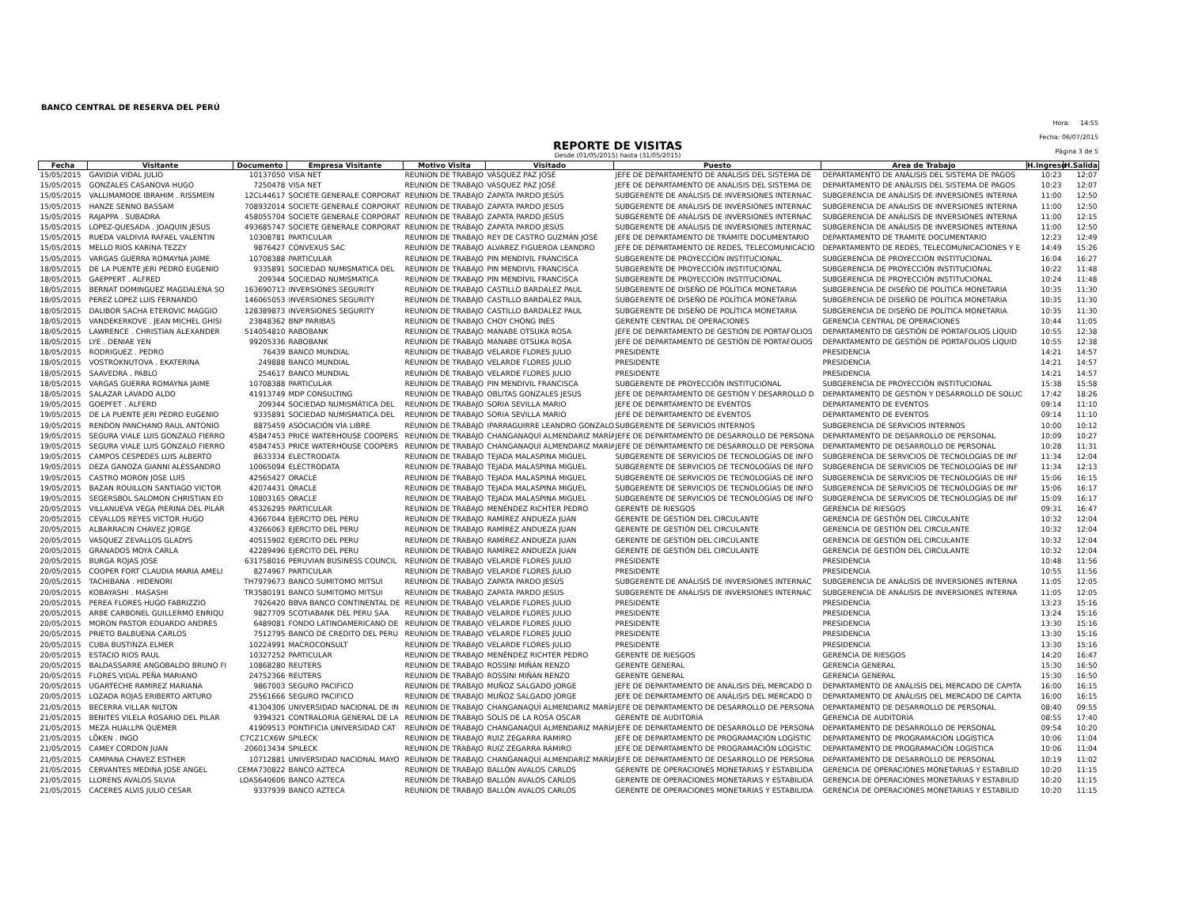BANCO CENTRAL DE RESERVA DEL PERÚ
REPORTE DE VISITAS
Desde (01/05/2015) hasta (31/05/2015)
Hora: 14:55
Fecha: 06/07/2015
Página 3 de 5
| Fecha | Visitante | Documento | Empresa Visitante | Motivo Visita | Visitado | Puesto | Area de Trabajo | H.Ingreso | H.Salida |
| --- | --- | --- | --- | --- | --- | --- | --- | --- | --- |
| 15/05/2015 | GAVIDIA VIDAL JULIO | 10137050 | VISA NET | REUNION DE TRABAJO | VÁSQUEZ PAZ JOSÉ | JEFE DE DEPARTAMENTO DE ANÁLISIS DEL SISTEMA DE | DEPARTAMENTO DE ANÁLISIS DEL SISTEMA DE PAGOS | 10:23 | 12:07 |
| 15/05/2015 | GONZALES CASANOVA HUGO | 7250478 | VISA NET | REUNION DE TRABAJO | VÁSQUEZ PAZ JOSÉ | JEFE DE DEPARTAMENTO DE ANÁLISIS DEL SISTEMA DE | DEPARTAMENTO DE ANÁLISIS DEL SISTEMA DE PAGOS | 10:23 | 12:07 |
| 15/05/2015 | VALLIMAMODE IBRAHIM . RISSMEIN | 12CL44617 | SOCIETE GENERALE CORPORAT | REUNION DE TRABAJO | ZAPATA PARDO JESÚS | SUBGERENTE DE ANÁLISIS DE INVERSIONES INTERNAC | SUBGERENCIA DE ANÁLISIS DE INVERSIONES INTERNA | 11:00 | 12:50 |
| 15/05/2015 | HANZE SENNO BASSAM | 708932014 | SOCIETE GENERALE CORPORAT | REUNION DE TRABAJO | ZAPATA PARDO JESÚS | SUBGERENTE DE ANÁLISIS DE INVERSIONES INTERNAC | SUBGERENCIA DE ANÁLISIS DE INVERSIONES INTERNA | 11:00 | 12:50 |
| 15/05/2015 | RAJAPPA . SUBADRA | 458055704 | SOCIETE GENERALE CORPORAT | REUNION DE TRABAJO | ZAPATA PARDO JESÚS | SUBGERENTE DE ANÁLISIS DE INVERSIONES INTERNAC | SUBGERENCIA DE ANÁLISIS DE INVERSIONES INTERNA | 11:00 | 12:15 |
| 15/05/2015 | LOPEZ-QUESADA . JOAQUIN JESUS | 493685747 | SOCIETE GENERALE CORPORAT | REUNION DE TRABAJO | ZAPATA PARDO JESÚS | SUBGERENTE DE ANÁLISIS DE INVERSIONES INTERNAC | SUBGERENCIA DE ANÁLISIS DE INVERSIONES INTERNA | 11:00 | 12:50 |
| 15/05/2015 | RUEDA VALDIVIA RAFAEL VALENTIN | 10308781 | PARTICULAR | REUNION DE TRABAJO | REY DE CASTRO GUZMÁN JOSÉ | JEFE DE DEPARTAMENTO DE TRÁMITE DOCUMENTARIO | DEPARTAMENTO DE TRÁMITE DOCUMENTARIO | 12:23 | 12:49 |
| 15/05/2015 | MELLO RIOS KARINA TEZZY | 9876427 | CONVEXUS SAC | REUNION DE TRABAJO | ALVAREZ FIGUEROA LEANDRO | JEFE DE DEPARTAMENTO DE REDES, TELECOMUNICACIO | DEPARTAMENTO DE REDES, TELECOMUNICACIONES Y E | 14:49 | 15:26 |
| 15/05/2015 | VARGAS GUERRA ROMAYNA JAIME | 10708388 | PARTICULAR | REUNION DE TRABAJO | PIN MENDIVIL FRANCISCA | SUBGERENTE DE PROYECCIÓN INSTITUCIONAL | SUBGERENCIA DE PROYECCIÓN INSTITUCIONAL | 16:04 | 16:27 |
| 18/05/2015 | DE LA PUENTE JERI PEDRO EUGENIO | 9335891 | SOCIEDAD NUMISMATICA DEL | REUNION DE TRABAJO | PIN MENDIVIL FRANCISCA | SUBGERENTE DE PROYECCIÓN INSTITUCIONAL | SUBGERENCIA DE PROYECCIÓN INSTITUCIONAL | 10:22 | 11:48 |
| 18/05/2015 | GAEPPERT . ALFRED | 209344 | SOCIEDAD NUMISMATICA | REUNION DE TRABAJO | PIN MENDIVIL FRANCISCA | SUBGERENTE DE PROYECCIÓN INSTITUCIONAL | SUBGERENCIA DE PROYECCIÓN INSTITUCIONAL | 10:24 | 11:48 |
| 18/05/2015 | BERNAT DOMINGUEZ MAGDALENA SO | 163690713 | INVERSIONES SEGURITY | REUNION DE TRABAJO | CASTILLO BARDALEZ PAUL | SUBGERENTE DE DISEÑO DE POLÍTICA MONETARIA | SUBGERENCIA DE DISEÑO DE POLÍTICA MONETARIA | 10:35 | 11:30 |
| 18/05/2015 | PEREZ LOPEZ LUIS FERNANDO | 146065053 | INVERSIONES SEGURITY | REUNION DE TRABAJO | CASTILLO BARDALEZ PAUL | SUBGERENTE DE DISEÑO DE POLÍTICA MONETARIA | SUBGERENCIA DE DISEÑO DE POLÍTICA MONETARIA | 10:35 | 11:30 |
| 18/05/2015 | DALIBOR SACHA ETEROVIC MAGGIO | 128389873 | INVERSIONES SEGURITY | REUNION DE TRABAJO | CASTILLO BARDALEZ PAUL | SUBGERENTE DE DISEÑO DE POLÍTICA MONETARIA | SUBGERENCIA DE DISEÑO DE POLÍTICA MONETARIA | 10:35 | 11:30 |
| 18/05/2015 | VANDEKERKOVE . JEAN MICHEL GHISI | 23848362 | BNP PARIBAS | REUNION DE TRABAJO | CHOY CHONG INÉS | GERENTE CENTRAL DE OPERACIONES | GERENCIA CENTRAL DE OPERACIONES | 10:44 | 11:05 |
| 18/05/2015 | LAWRENCE . CHRISTIAN ALEXANDER | 514054810 | RABOBANK | REUNION DE TRABAJO | MANABE OTSUKA ROSA | JEFE DE DEPARTAMENTO DE GESTIÓN DE PORTAFOLIOS | DEPARTAMENTO DE GESTIÓN DE PORTAFOLIOS LÍQUID | 10:55 | 12:38 |
| 18/05/2015 | LYE . DENIAE YEN | 99205336 | RABOBANK | REUNION DE TRABAJO | MANABE OTSUKA ROSA | JEFE DE DEPARTAMENTO DE GESTIÓN DE PORTAFOLIOS | DEPARTAMENTO DE GESTIÓN DE PORTAFOLIOS LÍQUID | 10:55 | 12:38 |
| 18/05/2015 | RODRIGUEZ . PEDRO | 76439 | BANCO MUNDIAL | REUNION DE TRABAJO | VELARDE FLORES JULIO | PRESIDENTE | PRESIDENCIA | 14:21 | 14:57 |
| 18/05/2015 | VOSTROKNUTOVA . EKATERINA | 249888 | BANCO MUNDIAL | REUNION DE TRABAJO | VELARDE FLORES JULIO | PRESIDENTE | PRESIDENCIA | 14:21 | 14:57 |
| 18/05/2015 | SAAVEDRA . PABLO | 254617 | BANCO MUNDIAL | REUNION DE TRABAJO | VELARDE FLORES JULIO | PRESIDENTE | PRESIDENCIA | 14:21 | 14:57 |
| 18/05/2015 | VARGAS GUERRA ROMAYNA JAIME | 10708388 | PARTICULAR | REUNION DE TRABAJO | PIN MENDIVIL FRANCISCA | SUBGERENTE DE PROYECCIÓN INSTITUCIONAL | SUBGERENCIA DE PROYECCIÓN INSTITUCIONAL | 15:38 | 15:58 |
| 18/05/2015 | SALAZAR LAVADO ALDO | 41913749 | MDP CONSULTING | REUNION DE TRABAJO | OBLITAS GONZALES JESÚS | JEFE DE DEPARTAMENTO DE GESTIÓN Y DESARROLLO D | DEPARTAMENTO DE GESTIÓN Y DESARROLLO DE SOLUC | 17:42 | 18:26 |
| 19/05/2015 | GOEPFET . ALFERD | 209344 | SOCIEDAD NUMISMÁTICA DEL | REUNION DE TRABAJO | SORIA SEVILLA MARIO | JEFE DE DEPARTAMENTO DE EVENTOS | DEPARTAMENTO DE EVENTOS | 09:14 | 11:10 |
| 19/05/2015 | DE LA PUENTE JERI PEDRO EUGENIO | 9335891 | SOCIEDAD NUMISMATICA DEL | REUNION DE TRABAJO | SORIA SEVILLA MARIO | JEFE DE DEPARTAMENTO DE EVENTOS | DEPARTAMENTO DE EVENTOS | 09:14 | 11:10 |
| 19/05/2015 | RENDON PANCHANO RAUL ANTONIO | 8875459 | ASOCIACIÓN VÍA LIBRE | REUNION DE TRABAJO | IPARRAGUIRRE LEANDRO GONZALO | SUBGERENTE DE SERVICIOS INTERNOS | SUBGERENCIA DE SERVICIOS INTERNOS | 10:00 | 10:12 |
| 19/05/2015 | SEGURA VIALE LUIS GONZALO FIERRO | 45847453 | PRICE WATERHOUSE COOPERS | REUNION DE TRABAJO | CHANGANAQUÍ ALMENDARIZ MARÍA | JEFE DE DEPARTAMENTO DE DESARROLLO DE PERSONA | DEPARTAMENTO DE DESARROLLO DE PERSONAL | 10:09 | 10:27 |
| 19/05/2015 | SEGURA VIALE LUIS GONZALO FIERRO | 45847453 | PRICE WATERHOUSE COOPERS | REUNION DE TRABAJO | CHANGANAQUÍ ALMENDARIZ MARÍA | JEFE DE DEPARTAMENTO DE DESARROLLO DE PERSONA | DEPARTAMENTO DE DESARROLLO DE PERSONAL | 10:28 | 11:31 |
| 19/05/2015 | CAMPOS CESPEDES LUIS ALBERTO | 8633334 | ELECTRODATA | REUNION DE TRABAJO | TEJADA MALASPINA MIGUEL | SUBGERENTE DE SERVICIOS DE TECNOLOGÍAS DE INFO | SUBGERENCIA DE SERVICIOS DE TECNOLOGÍAS DE INF | 11:34 | 12:04 |
| 19/05/2015 | DEZA GANOZA GIANNI ALESSANDRO | 10065094 | ELECTRODATA | REUNION DE TRABAJO | TEJADA MALASPINA MIGUEL | SUBGERENTE DE SERVICIOS DE TECNOLOGÍAS DE INFO | SUBGERENCIA DE SERVICIOS DE TECNOLOGÍAS DE INF | 11:34 | 12:13 |
| 19/05/2015 | CASTRO MORON JOSE LUIS | 42565427 | ORACLE | REUNION DE TRABAJO | TEJADA MALASPINA MIGUEL | SUBGERENTE DE SERVICIOS DE TECNOLOGÍAS DE INFO | SUBGERENCIA DE SERVICIOS DE TECNOLOGÍAS DE INF | 15:06 | 16:15 |
| 19/05/2015 | BAZAN ROUILLON SANTIAGO VICTOR | 42074431 | ORACLE | REUNION DE TRABAJO | TEJADA MALASPINA MIGUEL | SUBGERENTE DE SERVICIOS DE TECNOLOGÍAS DE INFO | SUBGERENCIA DE SERVICIOS DE TECNOLOGÍAS DE INF | 15:06 | 16:17 |
| 19/05/2015 | SEGERSBOL SALOMON CHRISTIAN ED | 10803165 | ORACLE | REUNION DE TRABAJO | TEJADA MALASPINA MIGUEL | SUBGERENTE DE SERVICIOS DE TECNOLOGÍAS DE INFO | SUBGERENCIA DE SERVICIOS DE TECNOLOGÍAS DE INF | 15:09 | 16:17 |
| 20/05/2015 | VILLANUEVA VEGA PIERINA DEL PILAR | 45326295 | PARTICULAR | REUNION DE TRABAJO | MENÉNDEZ RICHTER PEDRO | GERENTE DE RIESGOS | GERENCIA DE RIESGOS | 09:31 | 16:47 |
| 20/05/2015 | CEVALLOS REYES VICTOR HUGO | 43667044 | EJERCITO DEL PERU | REUNION DE TRABAJO | RAMÍREZ ANDUEZA JUAN | GERENTE DE GESTIÓN DEL CIRCULANTE | GERENCIA DE GESTIÓN DEL CIRCULANTE | 10:32 | 12:04 |
| 20/05/2015 | ALBARRACIN CHAVEZ JORGE | 43266063 | EJERCITO DEL PERU | REUNION DE TRABAJO | RAMÍREZ ANDUEZA JUAN | GERENTE DE GESTIÓN DEL CIRCULANTE | GERENCIA DE GESTIÓN DEL CIRCULANTE | 10:32 | 12:04 |
| 20/05/2015 | VASQUEZ ZEVALLOS GLADYS | 40515902 | EJERCITO DEL PERU | REUNION DE TRABAJO | RAMÍREZ ANDUEZA JUAN | GERENTE DE GESTIÓN DEL CIRCULANTE | GERENCIA DE GESTIÓN DEL CIRCULANTE | 10:32 | 12:04 |
| 20/05/2015 | GRANADOS MOYA CARLA | 42289496 | EJERCITO DEL PERU | REUNION DE TRABAJO | RAMÍREZ ANDUEZA JUAN | GERENTE DE GESTIÓN DEL CIRCULANTE | GERENCIA DE GESTIÓN DEL CIRCULANTE | 10:32 | 12:04 |
| 20/05/2015 | BURGA ROJAS JOSE | 631758016 | PERUVIAN BUSINESS COUNCIL | REUNION DE TRABAJO | VELARDE FLORES JULIO | PRESIDENTE | PRESIDENCIA | 10:48 | 11:56 |
| 20/05/2015 | COOPER FORT CLAUDIA MARIA AMELI | 8274967 | PARTICULAR | REUNION DE TRABAJO | VELARDE FLORES JULIO | PRESIDENTE | PRESIDENCIA | 10:55 | 11:56 |
| 20/05/2015 | TACHIBANA . HIDENORI | TH7979673 | BANCO SUMITOMO MITSUI | REUNION DE TRABAJO | ZAPATA PARDO JESÚS | SUBGERENTE DE ANÁLISIS DE INVERSIONES INTERNAC | SUBGERENCIA DE ANÁLISIS DE INVERSIONES INTERNA | 11:05 | 12:05 |
| 20/05/2015 | KOBAYASHI . MASASHI | TR3580191 | BANCO SUMITOMO MITSUI | REUNION DE TRABAJO | ZAPATA PARDO JESÚS | SUBGERENTE DE ANÁLISIS DE INVERSIONES INTERNAC | SUBGERENCIA DE ANÁLISIS DE INVERSIONES INTERNA | 11:05 | 12:05 |
| 20/05/2015 | PEREA FLORES HUGO FABRIZZIO | 7926420 | BBVA BANCO CONTINENTAL DE | REUNION DE TRABAJO | VELARDE FLORES JULIO | PRESIDENTE | PRESIDENCIA | 13:23 | 15:16 |
| 20/05/2015 | ARBE CARBONEL GUILLERMO ENRIQU | 9827709 | SCOTIABANK DEL PERU SAA | REUNION DE TRABAJO | VELARDE FLORES JULIO | PRESIDENTE | PRESIDENCIA | 13:24 | 15:16 |
| 20/05/2015 | MORON PASTOR EDUARDO ANDRES | 6489081 | FONDO LATINOAMERICANO DE | REUNION DE TRABAJO | VELARDE FLORES JULIO | PRESIDENTE | PRESIDENCIA | 13:30 | 15:16 |
| 20/05/2015 | PRIETO BALBUENA CARLOS | 7512795 | BANCO DE CREDITO DEL PERU | REUNION DE TRABAJO | VELARDE FLORES JULIO | PRESIDENTE | PRESIDENCIA | 13:30 | 15:16 |
| 20/05/2015 | CUBA BUSTINZA ELMER | 10224991 | MACROCONSULT | REUNION DE TRABAJO | VELARDE FLORES JULIO | PRESIDENTE | PRESIDENCIA | 13:30 | 15:16 |
| 20/05/2015 | ESTACIO RIOS RAUL | 10327252 | PARTICULAR | REUNION DE TRABAJO | MENÉNDEZ RICHTER PEDRO | GERENTE DE RIESGOS | GERENCIA DE RIESGOS | 14:20 | 16:47 |
| 20/05/2015 | BALDASSARRE ANGOBALDO BRUNO FI | 10868280 | REUTERS | REUNION DE TRABAJO | ROSSINI MIÑÁN RENZO | GERENTE GENERAL | GERENCIA GENERAL | 15:30 | 16:50 |
| 20/05/2015 | FLORES VIDAL PEÑA MARIANO | 24752366 | REUTERS | REUNION DE TRABAJO | ROSSINI MIÑÁN RENZO | GERENTE GENERAL | GERENCIA GENERAL | 15:30 | 16:50 |
| 20/05/2015 | UGARTECHE RAMIREZ MARIANA | 9867003 | SEGURO PACIFICO | REUNION DE TRABAJO | MUÑOZ SALGADO JORGE | JEFE DE DEPARTAMENTO DE ANÁLISIS DEL MERCADO D | DEPARTAMENTO DE ANÁLISIS DEL MERCADO DE CAPITA | 16:00 | 16:15 |
| 20/05/2015 | LOZADA ROJAS ERIBERTO ARTURO | 25561666 | SEGURO PACIFICO | REUNION DE TRABAJO | MUÑOZ SALGADO JORGE | JEFE DE DEPARTAMENTO DE ANÁLISIS DEL MERCADO D | DEPARTAMENTO DE ANÁLISIS DEL MERCADO DE CAPITA | 16:00 | 16:15 |
| 21/05/2015 | BECERRA VILLAR NILTON | 41304306 | UNIVERSIDAD NACIONAL DE IN | REUNION DE TRABAJO | CHANGANAQUÍ ALMENDARIZ MARÍA | JEFE DE DEPARTAMENTO DE DESARROLLO DE PERSONA | DEPARTAMENTO DE DESARROLLO DE PERSONAL | 08:40 | 09:55 |
| 21/05/2015 | BENITES VILELA ROSARIO DEL PILAR | 9394321 | CONTRALORIA GENERAL DE LA | REUNION DE TRABAJO | SOLÍS DE LA ROSA OSCAR | GERENTE DE AUDITORÍA | GERENCIA DE AUDITORÍA | 08:55 | 17:40 |
| 21/05/2015 | MEZA HUALLPA QUEMER | 41909513 | PONTIFICIA UNIVERSIDAD CAT | REUNION DE TRABAJO | CHANGANAQUÍ ALMENDARIZ MARÍA | JEFE DE DEPARTAMENTO DE DESARROLLO DE PERSONA | DEPARTAMENTO DE DESARROLLO DE PERSONAL | 09:54 | 10:20 |
| 21/05/2015 | LÖKEN . INGO | C7CZ1CX6W | SPILECK | REUNION DE TRABAJO | RUIZ ZEGARRA RAMIRO | JEFE DE DEPARTAMENTO DE PROGRAMACIÓN LOGÍSTIC | DEPARTAMENTO DE PROGRAMACIÓN LOGÍSTICA | 10:06 | 11:04 |
| 21/05/2015 | CAMEY CORDON JUAN | 206013434 | SPILECK | REUNION DE TRABAJO | RUIZ ZEGARRA RAMIRO | JEFE DE DEPARTAMENTO DE PROGRAMACIÓN LOGÍSTIC | DEPARTAMENTO DE PROGRAMACIÓN LOGÍSTICA | 10:06 | 11:04 |
| 21/05/2015 | CAMPANA CHAVEZ ESTHER | 10712881 | UNIVERSIDAD NACIONAL MAYO | REUNION DE TRABAJO | CHANGANAQUÍ ALMENDARIZ MARÍA | JEFE DE DEPARTAMENTO DE DESARROLLO DE PERSONA | DEPARTAMENTO DE DESARROLLO DE PERSONAL | 10:19 | 11:02 |
| 21/05/2015 | CERVANTES MEDINA JOSE ANGEL | CEMA730822 | BANCO AZTECA | REUNION DE TRABAJO | BALLÓN AVALOS CARLOS | GERENTE DE OPERACIONES MONETARIAS Y ESTABILIDA | GERENCIA DE OPERACIONES MONETARIAS Y ESTABILID | 10:20 | 11:15 |
| 21/05/2015 | LLORENS AVALOS SILVIA | LOAS640606 | BANCO AZTECA | REUNION DE TRABAJO | BALLÓN AVALOS CARLOS | GERENTE DE OPERACIONES MONETARIAS Y ESTABILIDA | GERENCIA DE OPERACIONES MONETARIAS Y ESTABILID | 10:20 | 11:15 |
| 21/05/2015 | CACERES ALVIS JULIO CESAR | 9337939 | BANCO AZTECA | REUNION DE TRABAJO | BALLÓN AVALOS CARLOS | GERENTE DE OPERACIONES MONETARIAS Y ESTABILIDA | GERENCIA DE OPERACIONES MONETARIAS Y ESTABILID | 10:20 | 11:15 |